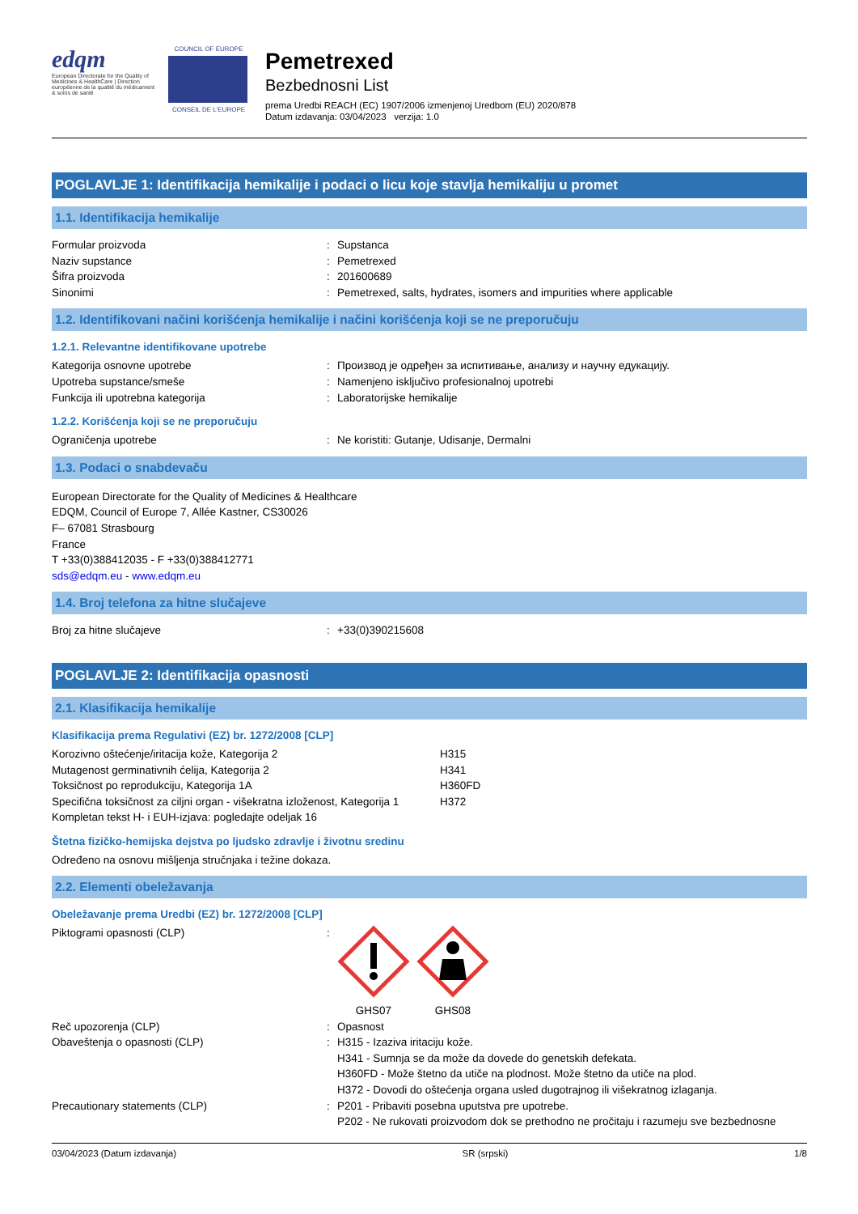edqm
European Directorate for the Quality of Medicines & HealthCare | Direction européenne de la qualité du médicament & soins de santé
COUNCIL OF EUROPE
CONSEIL DE L'EUROPE
Pemetrexed
Bezbednosni List
prema Uredbi REACH (EC) 1907/2006 izmenjenoj Uredbom (EU) 2020/878
Datum izdavanja: 03/04/2023 verzija: 1.0
POGLAVLJE 1: Identifikacija hemikalije i podaci o licu koje stavlja hemikaliju u promet
1.1. Identifikacija hemikalije
Formular proizvoda: Supstanca
Naziv supstance: Pemetrexed
Šifra proizvoda: 201600689
Sinonimi: Pemetrexed, salts, hydrates, isomers and impurities where applicable
1.2. Identifikovani načini korišćenja hemikalije i načini korišćenja koji se ne preporučuju
1.2.1. Relevantne identifikovane upotrebe
Kategorija osnovne upotrebe: Производ је одређен за испитивање, анализу и научну едукацију.
Upotreba supstance/smeše: Namenjeno isključivo profesionalnoj upotrebi
Funkcija ili upotrebna kategorija: Laboratorijske hemikalije
1.2.2. Korišćenja koji se ne preporučuju
Ograničenja upotrebe: Ne koristiti: Gutanje, Udisanje, Dermalni
1.3. Podaci o snabdevaču
European Directorate for the Quality of Medicines & Healthcare
EDQM, Council of Europe 7, Allée Kastner, CS30026
F– 67081 Strasbourg
France
T +33(0)388412035 - F +33(0)388412771
sds@edqm.eu - www.edqm.eu
1.4. Broj telefona za hitne slučajeve
Broj za hitne slučajeve: +33(0)390215608
POGLAVLJE 2: Identifikacija opasnosti
2.1. Klasifikacija hemikalije
Klasifikacija prema Regulativi (EZ) br. 1272/2008 [CLP]
Korozivno oštećenje/iritacija kože, Kategorija 2 H315
Mutagenost germinativnih ćelija, Kategorija 2 H341
Toksičnost po reprodukciju, Kategorija 1A H360FD
Specifična toksičnost za ciljni organ - višekratna izloženost, Kategorija 1 H372
Kompletan tekst H- i EUH-izjava: pogledajte odeljak 16
Štetna fizičko-hemijska dejstva po ljudsko zdravlje i životnu sredinu
Određeno na osnovu mišljenja stručnjaka i težine dokaza.
2.2. Elementi obeležavanja
Obeležavanje prema Uredbi (EZ) br. 1272/2008 [CLP]
Piktogrami opasnosti (CLP):
GHS07
GHS08
Reč upozorenja (CLP): Opasnost
Obaveštenja o opasnosti (CLP): H315 - Izaziva iritaciju kože.
H341 - Sumnja se da može da dovede do genetskih defekata.
H360FD - Može štetno da utiče na plodnost. Može štetno da utiče na plod.
H372 - Dovodi do oštećenja organa usled dugotrajnog ili višekratnog izlaganja.
Precautionary statements (CLP): P201 - Pribaviti posebna uputstva pre upotrebe.
P202 - Ne rukovati proizvodom dok se prethodno ne pročitaju i razumeju sve bezbednosne
03/04/2023 (Datum izdavanja) SR (srpski) 1/8